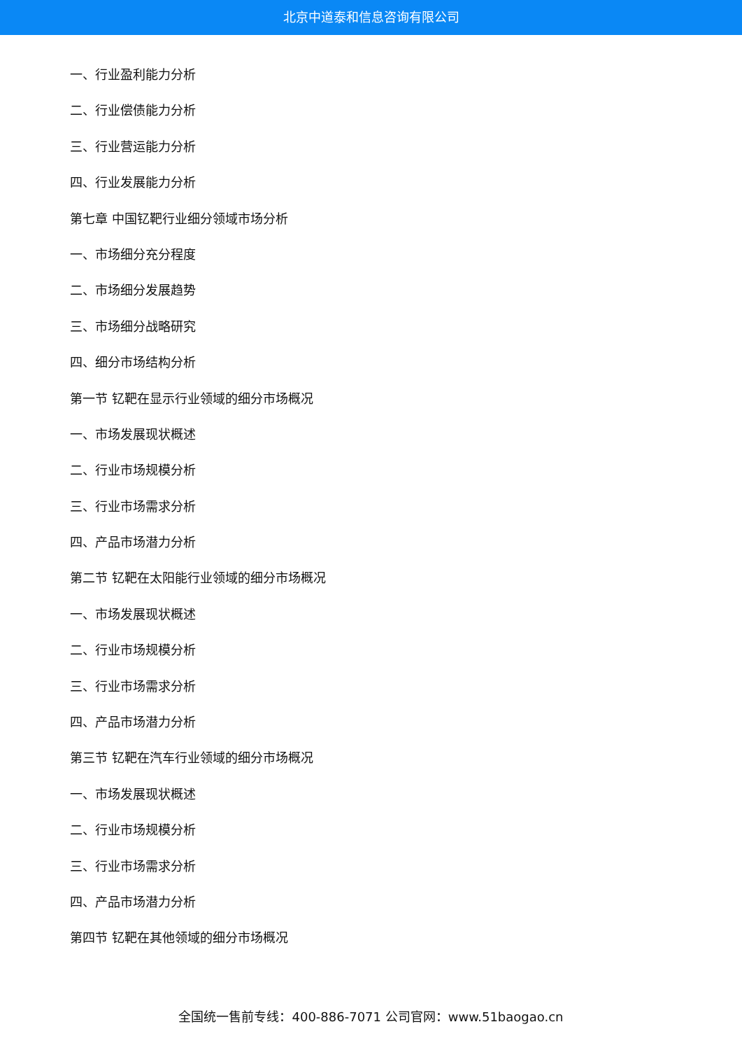北京中道泰和信息咨询有限公司
一、行业盈利能力分析
二、行业偿债能力分析
三、行业营运能力分析
四、行业发展能力分析
第七章 中国钇靶行业细分领域市场分析
一、市场细分充分程度
二、市场细分发展趋势
三、市场细分战略研究
四、细分市场结构分析
第一节 钇靶在显示行业领域的细分市场概况
一、市场发展现状概述
二、行业市场规模分析
三、行业市场需求分析
四、产品市场潜力分析
第二节 钇靶在太阳能行业领域的细分市场概况
一、市场发展现状概述
二、行业市场规模分析
三、行业市场需求分析
四、产品市场潜力分析
第三节 钇靶在汽车行业领域的细分市场概况
一、市场发展现状概述
二、行业市场规模分析
三、行业市场需求分析
四、产品市场潜力分析
第四节 钇靶在其他领域的细分市场概况
全国统一售前专线：400-886-7071 公司官网：www.51baogao.cn